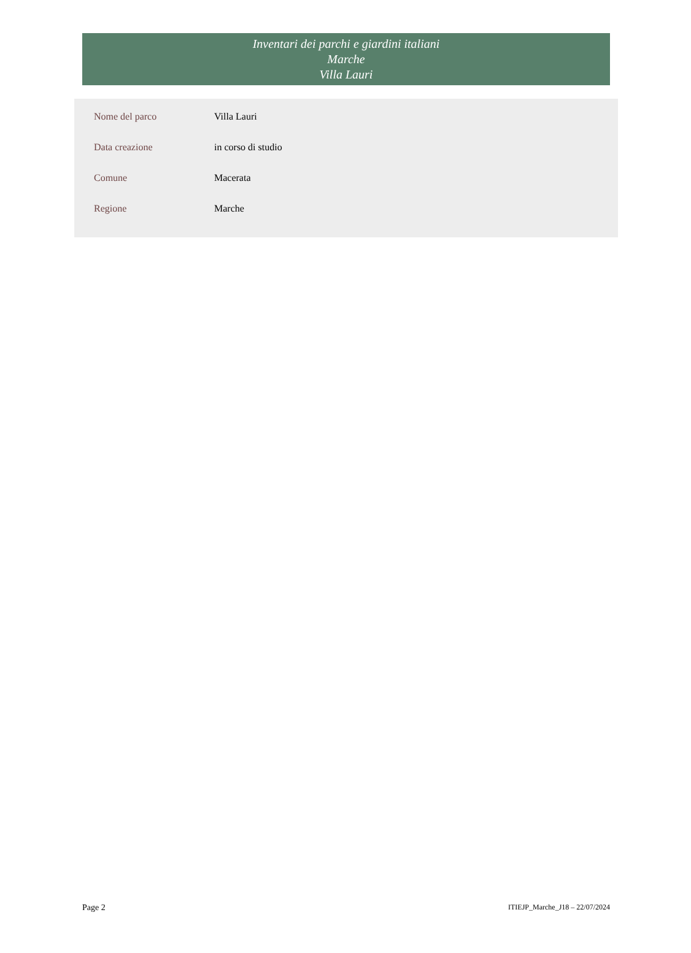Inventari dei parchi e giardini italiani
Marche
Villa Lauri
| Nome del parco | Villa Lauri |
| Data creazione | in corso di studio |
| Comune | Macerata |
| Regione | Marche |
Page 2 ITIEJP_Marche_J18 – 22/07/2024